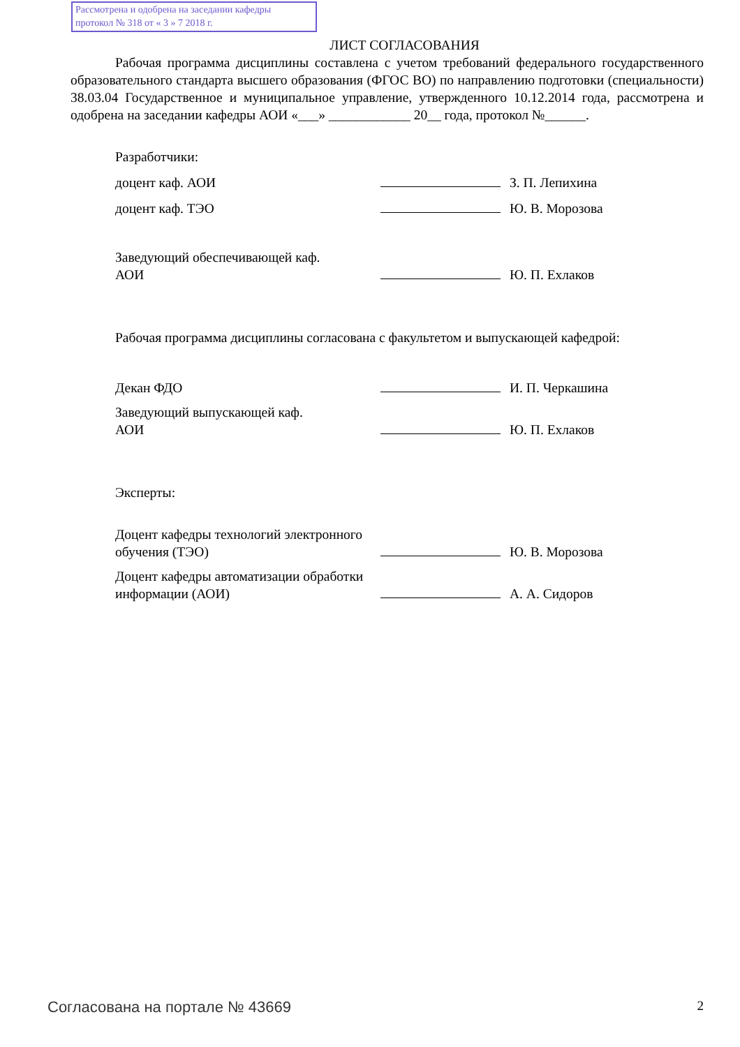Рассмотрена и одобрена на заседании кафедры
протокол № 318 от « 3 » 7 2018 г.
ЛИСТ СОГЛАСОВАНИЯ
Рабочая программа дисциплины составлена с учетом требований федерального государственного образовательного стандарта высшего образования (ФГОС ВО) по направлению подготовки (специальности) 38.03.04 Государственное и муниципальное управление, утвержденного 10.12.2014 года, рассмотрена и одобрена на заседании кафедры АОИ «___» ____________ 20__ года, протокол №______.
| Разработчики: | | |
| доцент каф. АОИ | | З. П. Лепихина |
| доцент каф. ТЭО | | Ю. В. Морозова |
| Заведующий обеспечивающей каф. АОИ | | Ю. П. Ехлаков |
Рабочая программа дисциплины согласована с факультетом и выпускающей кафедрой:
| Декан ФДО | | И. П. Черкашина |
| Заведующий выпускающей каф. АОИ | | Ю. П. Ехлаков |
Эксперты:
| Доцент кафедры технологий электронного обучения (ТЭО) | | Ю. В. Морозова |
| Доцент кафедры автоматизации обработки информации (АОИ) | | А. А. Сидоров |
Согласована на портале № 43669 2